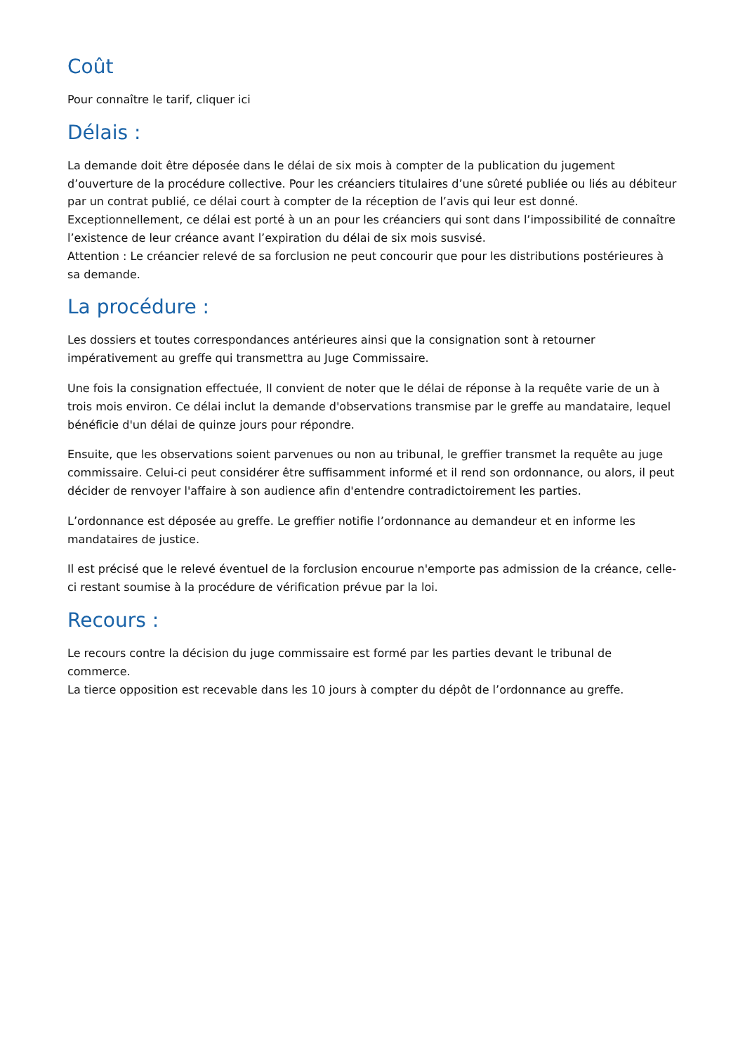Coût
Pour connaître le tarif, cliquer ici
Délais :
La demande doit être déposée dans le délai de six mois à compter de la publication du jugement d’ouverture de la procédure collective. Pour les créanciers titulaires d’une sûreté publiée ou liés au débiteur par un contrat publié, ce délai court à compter de la réception de l’avis qui leur est donné.
Exceptionnellement, ce délai est porté à un an pour les créanciers qui sont dans l’impossibilité de connaître l’existence de leur créance avant l’expiration du délai de six mois susvisé.
Attention : Le créancier relevé de sa forclusion ne peut concourir que pour les distributions postérieures à sa demande.
La procédure :
Les dossiers et toutes correspondances antérieures ainsi que la consignation sont à retourner impérativement au greffe qui transmettra au Juge Commissaire.
Une fois la consignation effectuée, Il convient de noter que le délai de réponse à la requête varie de un à trois mois environ. Ce délai inclut la demande d'observations transmise par le greffe au mandataire, lequel bénéficie d'un délai de quinze jours pour répondre.
Ensuite, que les observations soient parvenues ou non au tribunal, le greffier transmet la requête au juge commissaire. Celui-ci peut considérer être suffisamment informé et il rend son ordonnance, ou alors, il peut décider de renvoyer l'affaire à son audience afin d'entendre contradictoirement les parties.
L’ordonnance est déposée au greffe. Le greffier notifie l’ordonnance au demandeur et en informe les mandataires de justice.
Il est précisé que le relevé éventuel de la forclusion encourue n'emporte pas admission de la créance, celle-ci restant soumise à la procédure de vérification prévue par la loi.
Recours :
Le recours contre la décision du juge commissaire est formé par les parties devant le tribunal de commerce.
La tierce opposition est recevable dans les 10 jours à compter du dépôt de l’ordonnance au greffe.